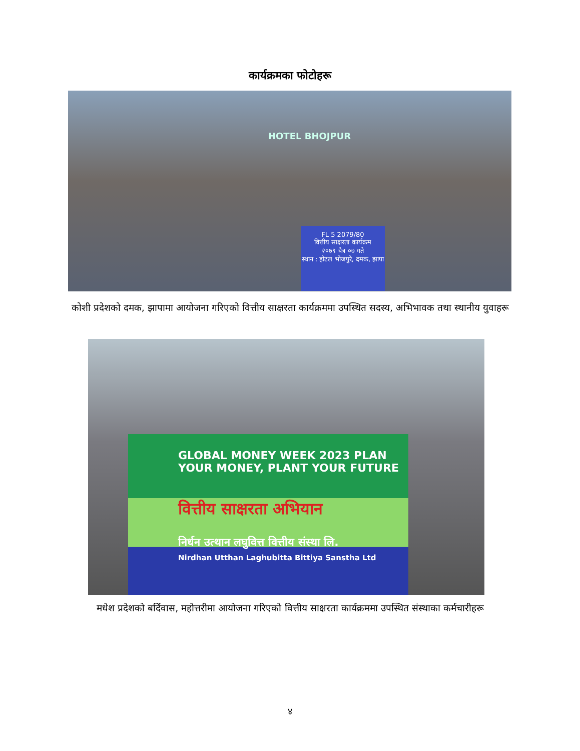कार्यक्रमका फोटोहरू
FL 5 2079/80
वित्तीय साक्षरता कार्यक्रम
२०७९ चैत्र ०७ गते
स्थान : होटल भोजपुरे, दमक, झापा
HOTEL BHOJPUR
कोशी प्रदेशको दमक, झापामा आयोजना गरिएको वित्तीय साक्षरता कार्यक्रममा उपस्थित सदस्य, अभिभावक तथा स्थानीय युवाहरू
GLOBAL MONEY WEEK 2023 PLAN YOUR MONEY, PLANT YOUR FUTURE
वित्तीय साक्षरता अभियान
निर्धन उत्थान लघुवित्त वित्तीय संस्था लि.
Nirdhan Utthan Laghubitta Bittiya Sanstha Ltd
मधेश प्रदेशको बर्दिवास, महोत्तरीमा आयोजना गरिएको वित्तीय साक्षरता कार्यक्रममा उपस्थित संस्थाका कर्मचारीहरू
४